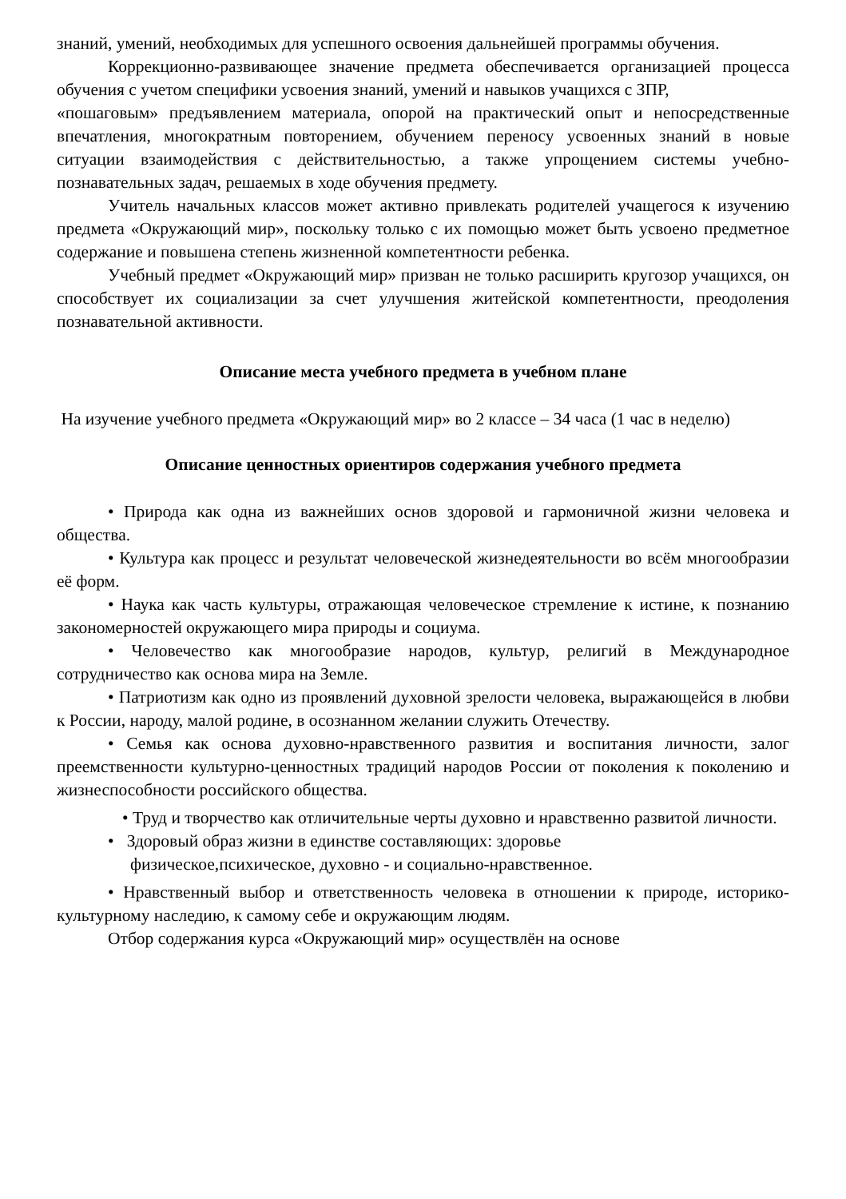знаний, умений, необходимых для успешного освоения дальнейшей программы обучения.
Коррекционно-развивающее значение предмета обеспечивается организацией процесса обучения с учетом специфики усвоения знаний, умений и навыков учащихся с ЗПР,
«пошаговым» предъявлением материала, опорой на практический опыт и непосредственные впечатления, многократным повторением, обучением переносу усвоенных знаний в новые ситуации взаимодействия с действительностью, а также упрощением системы учебно- познавательных задач, решаемых в ходе обучения предмету.
Учитель начальных классов может активно привлекать родителей учащегося к изучению предмета «Окружающий мир», поскольку только с их помощью может быть усвоено предметное содержание и повышена степень жизненной компетентности ребенка.
Учебный предмет «Окружающий мир» призван не только расширить кругозор учащихся, он способствует их социализации за счет улучшения житейской компетентности, преодоления познавательной активности.
Описание места учебного предмета в учебном плане
На изучение учебного предмета «Окружающий мир» во 2 классе – 34 часа (1 час в неделю)
Описание ценностных ориентиров содержания учебного предмета
• Природа как одна из важнейших основ здоровой и гармоничной жизни человека и общества.
• Культура как процесс и результат человеческой жизнедеятельности во всём многообразии её форм.
• Наука как часть культуры, отражающая человеческое стремление к истине, к познанию закономерностей окружающего мира природы и социума.
• Человечество как многообразие народов, культур, религий в Международное сотрудничество как основа мира на Земле.
• Патриотизм как одно из проявлений духовной зрелости человека, выражающейся в любви к России, народу, малой родине, в осознанном желании служить Отечеству.
• Семья как основа духовно-нравственного развития и воспитания личности, залог преемственности культурно-ценностных традиций народов России от поколения к поколению и жизнеспособности российского общества.
• Труд и творчество как отличительные черты духовно и нравственно развитой личности.
• Здоровый образ жизни в единстве составляющих: здоровье
физическое,психическое, духовно - и социально-нравственное.
• Нравственный выбор и ответственность человека в отношении к природе, историко-культурному наследию, к самому себе и окружающим людям.
Отбор содержания курса «Окружающий мир» осуществлён на основе